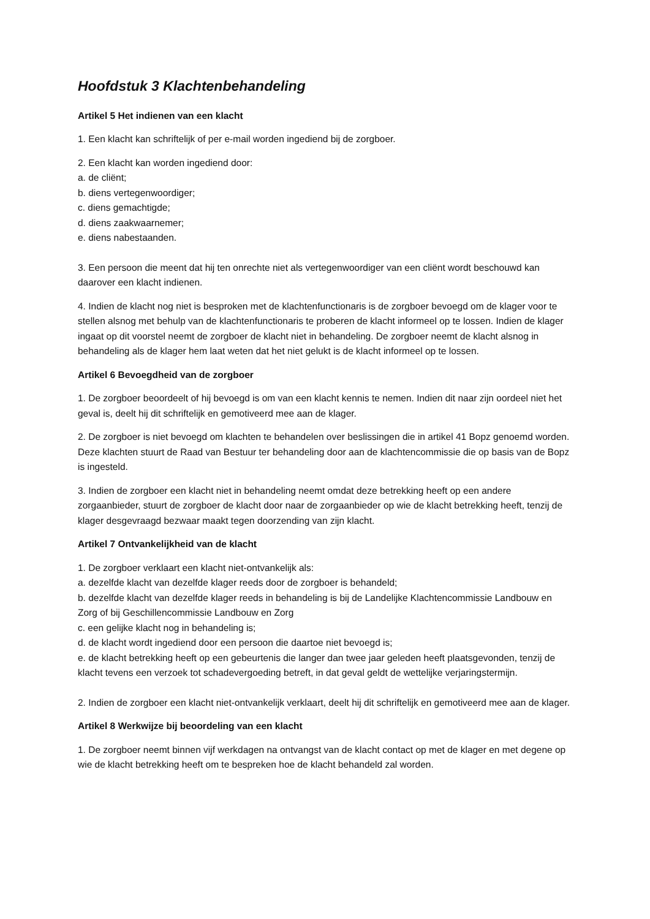Hoofdstuk 3 Klachtenbehandeling
Artikel 5 Het indienen van een klacht
1. Een klacht kan schriftelijk of per e-mail worden ingediend bij de zorgboer.
2. Een klacht kan worden ingediend door:
a. de cliënt;
b. diens vertegenwoordiger;
c. diens gemachtigde;
d. diens zaakwaarnemer;
e. diens nabestaanden.
3. Een persoon die meent dat hij ten onrechte niet als vertegenwoordiger van een cliënt wordt beschouwd kan daarover een klacht indienen.
4. Indien de klacht nog niet is besproken met de klachtenfunctionaris is de zorgboer bevoegd om de klager voor te stellen alsnog met behulp van de klachtenfunctionaris te proberen de klacht informeel op te lossen. Indien de klager ingaat op dit voorstel neemt de zorgboer de klacht niet in behandeling. De zorgboer neemt de klacht alsnog in behandeling als de klager hem laat weten dat het niet gelukt is de klacht informeel op te lossen.
Artikel 6 Bevoegdheid van de zorgboer
1. De zorgboer beoordeelt of hij bevoegd is om van een klacht kennis te nemen. Indien dit naar zijn oordeel niet het geval is, deelt hij dit schriftelijk en gemotiveerd mee aan de klager.
2. De zorgboer is niet bevoegd om klachten te behandelen over beslissingen die in artikel 41 Bopz genoemd worden. Deze klachten stuurt de Raad van Bestuur ter behandeling door aan de klachtencommissie die op basis van de Bopz is ingesteld.
3. Indien de zorgboer een klacht niet in behandeling neemt omdat deze betrekking heeft op een andere zorgaanbieder, stuurt de zorgboer de klacht door naar de zorgaanbieder op wie de klacht betrekking heeft, tenzij de klager desgevraagd bezwaar maakt tegen doorzending van zijn klacht.
Artikel 7 Ontvankelijkheid van de klacht
1. De zorgboer verklaart een klacht niet-ontvankelijk als:
a. dezelfde klacht van dezelfde klager reeds door de zorgboer is behandeld;
b. dezelfde klacht van dezelfde klager reeds in behandeling is bij de Landelijke Klachtencommissie Landbouw en Zorg of bij Geschillencommissie Landbouw en Zorg
c. een gelijke klacht nog in behandeling is;
d. de klacht wordt ingediend door een persoon die daartoe niet bevoegd is;
e. de klacht betrekking heeft op een gebeurtenis die langer dan twee jaar geleden heeft plaatsgevonden, tenzij de klacht tevens een verzoek tot schadevergoeding betreft, in dat geval geldt de wettelijke verjaringstermijn.
2. Indien de zorgboer een klacht niet-ontvankelijk verklaart, deelt hij dit schriftelijk en gemotiveerd mee aan de klager.
Artikel 8 Werkwijze bij beoordeling van een klacht
1. De zorgboer neemt binnen vijf werkdagen na ontvangst van de klacht contact op met de klager en met degene op wie de klacht betrekking heeft om te bespreken hoe de klacht behandeld zal worden.